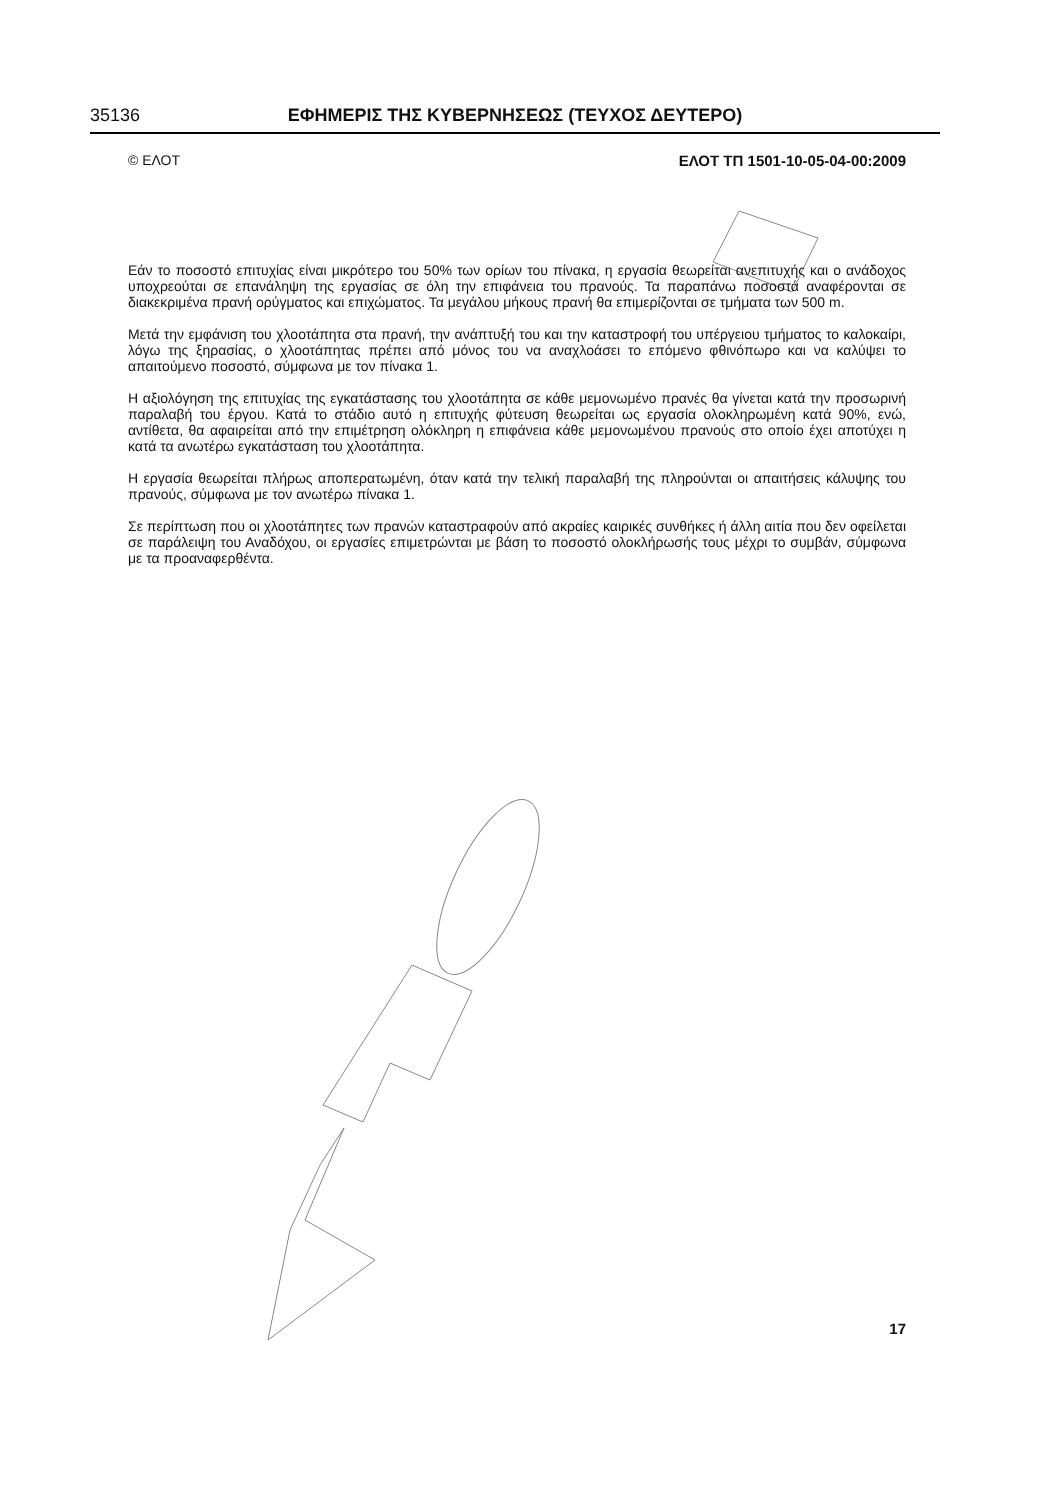35136 ΕΦΗΜΕΡΙΣ ΤΗΣ ΚΥΒΕΡΝΗΣΕΩΣ (ΤΕΥΧΟΣ ΔΕΥΤΕΡΟ)
© ΕΛΟΤ ΕΛΟΤ ΤΠ 1501-10-05-04-00:2009
Εάν το ποσοστό επιτυχίας είναι μικρότερο του 50% των ορίων του πίνακα, η εργασία θεωρείται ανεπιτυχής και ο ανάδοχος υποχρεούται σε επανάληψη της εργασίας σε όλη την επιφάνεια του πρανούς. Τα παραπάνω ποσοστά αναφέρονται σε διακεκριμένα πρανή ορύγματος και επιχώματος. Τα μεγάλου μήκους πρανή θα επιμερίζονται σε τμήματα των 500 m.
Μετά την εμφάνιση του χλοοτάπητα στα πρανή, την ανάπτυξή του και την καταστροφή του υπέργειου τμήματος το καλοκαίρι, λόγω της ξηρασίας, ο χλοοτάπητας πρέπει από μόνος του να αναχλοάσει το επόμενο φθινόπωρο και να καλύψει το απαιτούμενο ποσοστό, σύμφωνα με τον πίνακα 1.
Η αξιολόγηση της επιτυχίας της εγκατάστασης του χλοοτάπητα σε κάθε μεμονωμένο πρανές θα γίνεται κατά την προσωρινή παραλαβή του έργου. Κατά το στάδιο αυτό η επιτυχής φύτευση θεωρείται ως εργασία ολοκληρωμένη κατά 90%, ενώ, αντίθετα, θα αφαιρείται από την επιμέτρηση ολόκληρη η επιφάνεια κάθε μεμονωμένου πρανούς στο οποίο έχει αποτύχει η κατά τα ανωτέρω εγκατάσταση του χλοοτάπητα.
Η εργασία θεωρείται πλήρως αποπερατωμένη, όταν κατά την τελική παραλαβή της πληρούνται οι απαιτήσεις κάλυψης του πρανούς, σύμφωνα με τον ανωτέρω πίνακα 1.
Σε περίπτωση που οι χλοοτάπητες των πρανών καταστραφούν από ακραίες καιρικές συνθήκες ή άλλη αιτία που δεν οφείλεται σε παράλειψη του Αναδόχου, οι εργασίες επιμετρώνται με βάση το ποσοστό ολοκλήρωσής τους μέχρι το συμβάν, σύμφωνα με τα προαναφερθέντα.
17